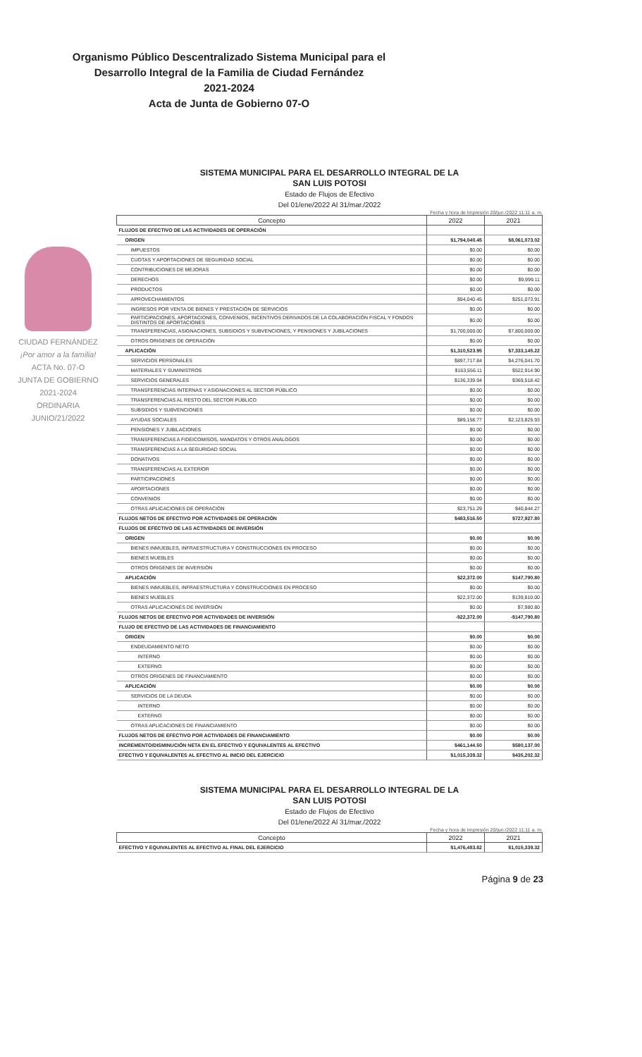Organismo Público Descentralizado Sistema Municipal para el Desarrollo Integral de la Familia de Ciudad Fernández
2021-2024
Acta de Junta de Gobierno 07-O
CIUDAD FERNÁNDEZ
¡Por amor a la familia!
ACTA No. 07-O
JUNTA DE GOBIERNO
2021-2024
ORDINARIA
JUNIO/21/2022
SISTEMA MUNICIPAL PARA EL DESARROLLO INTEGRAL DE LA
SAN LUIS POTOSI
Estado de Flujos de Efectivo
Del 01/ene/2022 Al 31/mar./2022
Fecha y hora de Impresión 20/jun./2022 11:11 a. m.
| Concepto | 2022 | 2021 |
| --- | --- | --- |
| FLUJOS DE EFECTIVO DE LAS ACTIVIDADES DE OPERACIÓN | | |
| ORIGEN | $1,794,040.45 | $8,061,073.02 |
| IMPUESTOS | $0.00 | $0.00 |
| CUOTAS Y APORTACIONES DE SEGURIDAD SOCIAL | $0.00 | $0.00 |
| CONTRIBUCIONES DE MEJORAS | $0.00 | $0.00 |
| DERECHOS | $0.00 | $9,999.11 |
| PRODUCTOS | $0.00 | $0.00 |
| APROVECHAMIENTOS | $94,040.45 | $251,073.91 |
| INGRESOS POR VENTA DE BIENES Y PRESTACIÓN DE SERVICIOS | $0.00 | $0.00 |
| PARTICIPACIONES, APORTACIONES, CONVENIOS, INCENTIVOS DERIVADOS DE LA COLABORACIÓN FISCAL Y FONDOS DISTINTOS DE APORTACIONES | $0.00 | $0.00 |
| TRANSFERENCIAS, ASIGNACIONES, SUBSIDIOS Y SUBVENCIONES, Y PENSIONES Y JUBILACIONES | $1,700,000.00 | $7,800,000.00 |
| OTROS ORIGENES DE OPERACIÓN | $0.00 | $0.00 |
| APLICACIÓN | $1,310,523.95 | $7,333,145.22 |
| SERVICIOS PERSONALES | $897,717.84 | $4,276,041.70 |
| MATERIALES Y SUMINISTROS | $163,556.11 | $522,914.90 |
| SERVICIOS GENERALES | $136,339.94 | $369,518.42 |
| TRANSFERENCIAS INTERNAS Y ASIGNACIONES AL SECTOR PÚBLICO | $0.00 | $0.00 |
| TRANSFERENCIAS AL RESTO DEL SECTOR PÚBLICO | $0.00 | $0.00 |
| SUBSIDIOS Y SUBVENCIONES | $0.00 | $0.00 |
| AYUDAS SOCIALES | $89,158.77 | $2,123,825.93 |
| PENSIONES Y JUBILACIONES | $0.00 | $0.00 |
| TRANSFERENCIAS A FIDEICOMISOS, MANDATOS Y OTROS ANÁLOGOS | $0.00 | $0.00 |
| TRANSFERENCIAS A LA SEGURIDAD SOCIAL | $0.00 | $0.00 |
| DONATIVOS | $0.00 | $0.00 |
| TRANSFERENCIAS AL EXTERIOR | $0.00 | $0.00 |
| PARTICIPACIONES | $0.00 | $0.00 |
| APORTACIONES | $0.00 | $0.00 |
| CONVENIOS | $0.00 | $0.00 |
| OTRAS APLICACIONES DE OPERACIÓN | $23,751.29 | $40,844.27 |
| FLUJOS NETOS DE EFECTIVO POR ACTIVIDADES DE OPERACIÓN | $483,516.50 | $727,927.80 |
| FLUJOS DE EFECTIVO DE LAS ACTIVIDADES DE INVERSIÓN | | |
| ORIGEN | $0.00 | $0.00 |
| BIENES INMUEBLES, INFRAESTRUCTURA Y CONSTRUCCIONES EN PROCESO | $0.00 | $0.00 |
| BIENES MUEBLES | $0.00 | $0.00 |
| OTROS ORIGENES DE INVERSIÓN | $0.00 | $0.00 |
| APLICACIÓN | $22,372.00 | $147,790.80 |
| BIENES INMUEBLES, INFRAESTRUCTURA Y CONSTRUCCIONES EN PROCESO | $0.00 | $0.00 |
| BIENES MUEBLES | $22,372.00 | $139,810.00 |
| OTRAS APLICACIONES DE INVERSIÓN | $0.00 | $7,980.80 |
| FLUJOS NETOS DE EFECTIVO POR ACTIVIDADES DE INVERSIÓN | -$22,372.00 | -$147,790.80 |
| FLUJO DE EFECTIVO DE LAS ACTIVIDADES DE FINANCIAMIENTO | | |
| ORIGEN | $0.00 | $0.00 |
| ENDEUDAMIENTO NETO | $0.00 | $0.00 |
| INTERNO | $0.00 | $0.00 |
| EXTERNO | $0.00 | $0.00 |
| OTROS ORIGENES DE FINANCIAMIENTO | $0.00 | $0.00 |
| APLICACIÓN | $0.00 | $0.00 |
| SERVICIOS DE LA DEUDA | $0.00 | $0.00 |
| INTERNO | $0.00 | $0.00 |
| EXTERNO | $0.00 | $0.00 |
| OTRAS APLICACIONES DE FINANCIAMIENTO | $0.00 | $0.00 |
| FLUJOS NETOS DE EFECTIVO POR ACTIVIDADES DE FINANCIAMIENTO | $0.00 | $0.00 |
| INCREMENTO/DISMINUCIÓN NETA EN EL EFECTIVO Y EQUIVALENTES AL EFECTIVO | $461,144.50 | $580,137.00 |
| EFECTIVO Y EQUIVALENTES AL EFECTIVO AL INICIO DEL EJERCICIO | $1,015,339.32 | $435,202.32 |
SISTEMA MUNICIPAL PARA EL DESARROLLO INTEGRAL DE LA
SAN LUIS POTOSI
Estado de Flujos de Efectivo
Del 01/ene/2022 Al 31/mar./2022
Fecha y hora de Impresión 20/jun./2022 11:11 a. m.
| Concepto | 2022 | 2021 |
| --- | --- | --- |
| EFECTIVO Y EQUIVALENTES AL EFECTIVO AL FINAL DEL EJERCICIO | $1,476,483.82 | $1,015,339.32 |
Página 9 de 23